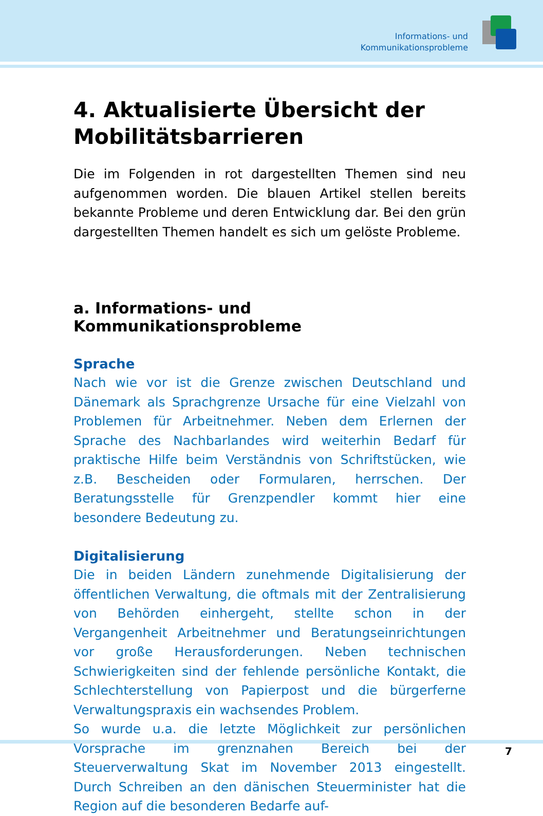Informations- und
Kommunikationsprobleme
4. Aktualisierte Übersicht der Mobilitätsbarrieren
Die im Folgenden in rot dargestellten Themen sind neu aufgenommen worden. Die blauen Artikel stellen bereits bekannte Probleme und deren Entwicklung dar. Bei den grün dargestellten Themen handelt es sich um gelöste Probleme.
a. Informations- und Kommunikationsprobleme
Sprache
Nach wie vor ist die Grenze zwischen Deutschland und Dänemark als Sprachgrenze Ursache für eine Vielzahl von Problemen für Arbeitnehmer. Neben dem Erlernen der Sprache des Nachbarlandes wird weiterhin Bedarf für praktische Hilfe beim Verständnis von Schriftstücken, wie z.B. Bescheiden oder Formularen, herrschen. Der Beratungsstelle für Grenzpendler kommt hier eine besondere Bedeutung zu.
Digitalisierung
Die in beiden Ländern zunehmende Digitalisierung der öffentlichen Verwaltung, die oftmals mit der Zentralisierung von Behörden einhergeht, stellte schon in der Vergangenheit Arbeitnehmer und Beratungseinrichtungen vor große Herausforderungen. Neben technischen Schwierigkeiten sind der fehlende persönliche Kontakt, die Schlechterstellung von Papierpost und die bürgerferne Verwaltungspraxis ein wachsendes Problem.
So wurde u.a. die letzte Möglichkeit zur persönlichen Vorsprache im grenznahen Bereich bei der Steuerverwaltung Skat im November 2013 eingestellt. Durch Schreiben an den dänischen Steuerminister hat die Region auf die besonderen Bedarfe auf-
7